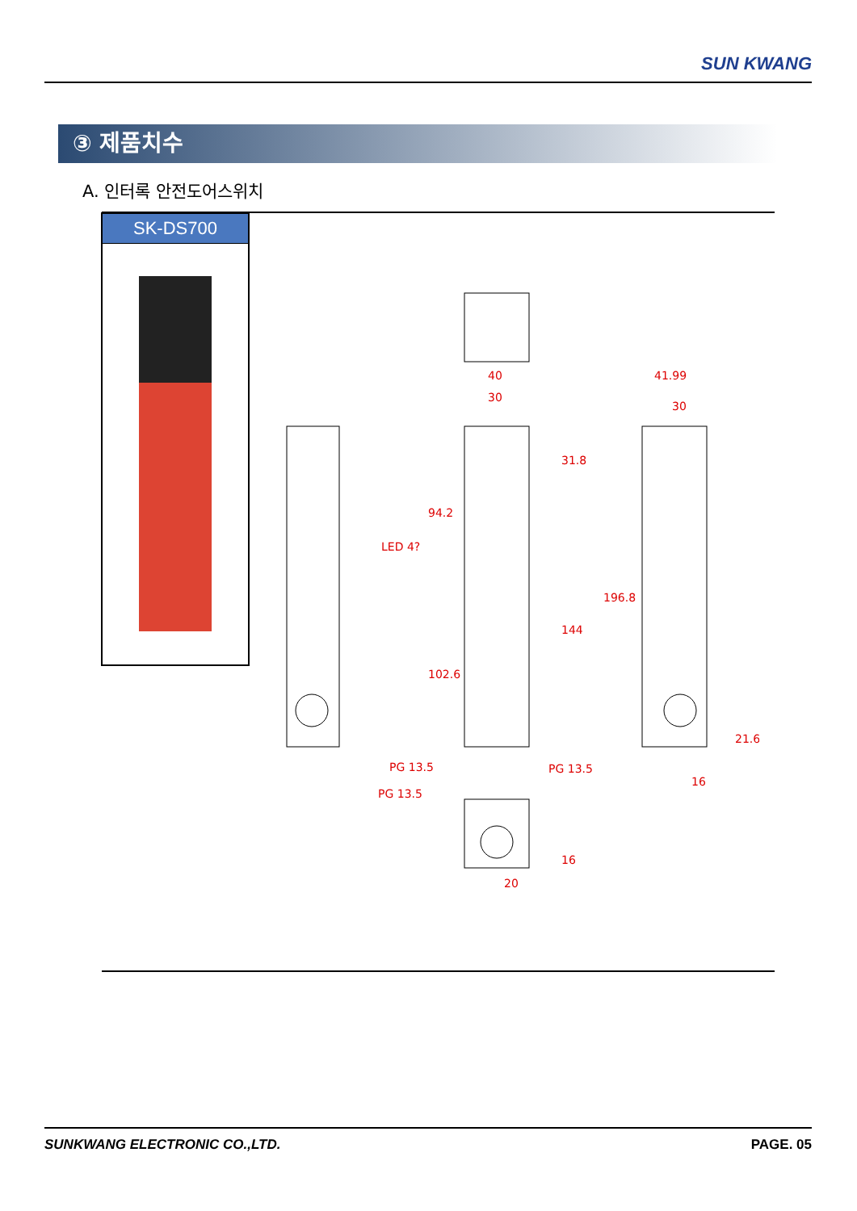SUN KWANG
③ 제품치수
A. 인터록 안전도어스위치
SK-DS700
40
30
41.99
30
LED 4?
PG 13.5
PG 13.5
PG 13.5
16
20
94.2
102.6
31.8
144
196.8
21.6
16
SUNKWANG ELECTRONIC CO.,LTD. PAGE. 05